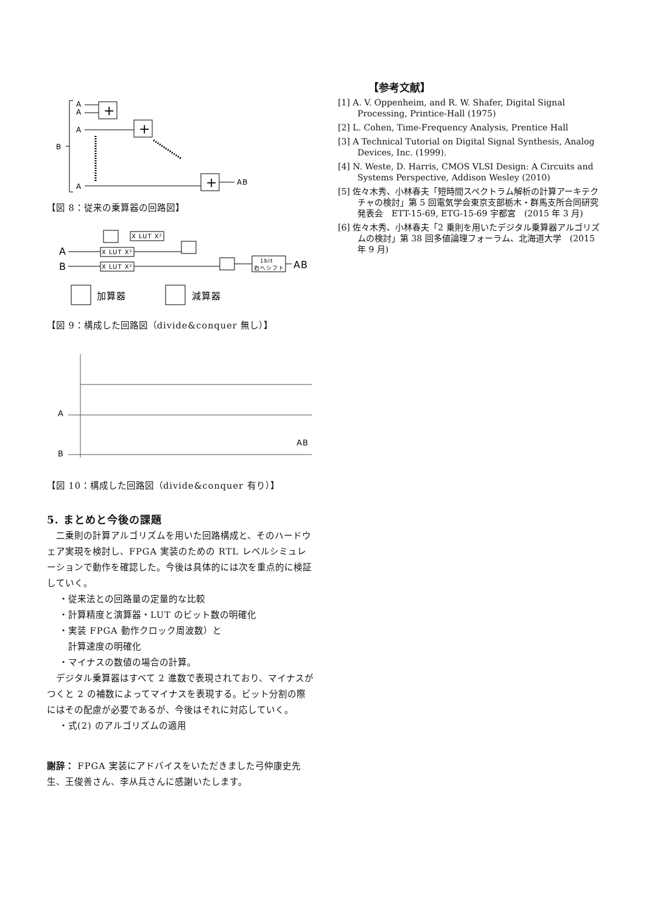A
A
A
B
A
+
+
+
AB
【図 8：従来の乗算器の回路図】
A
B
X LUT X²
X LUT X²
X LUT X²
1bit
右へシフト
AB
加算器
減算器
【図 9：構成した回路図（divide&conquer 無し）】
A
B
AB
【図 10：構成した回路図（divide&conquer 有り）】
5. まとめと今後の課題
　二乗則の計算アルゴリズムを用いた回路構成と、そのハードウェア実現を検討し、FPGA 実装のための RTL レベルシミュレーションで動作を確認した。今後は具体的には次を重点的に検証していく。
・従来法との回路量の定量的な比較
・計算精度と演算器・LUT のビット数の明確化
・実装 FPGA 動作クロック周波数）と
　計算速度の明確化
・マイナスの数値の場合の計算。
　デジタル乗算器はすべて 2 進数で表現されており、マイナスがつくと 2 の補数によってマイナスを表現する。ビット分割の際にはその配慮が必要であるが、今後はそれに対応していく。
・式(2) のアルゴリズムの適用
謝辞： FPGA 実装にアドバイスをいただきました弓仲康史先生、王俊善さん、李从兵さんに感謝いたします。
【参考文献】
[1] A. V. Oppenheim, and R. W. Shafer, Digital Signal Processing, Printice-Hall (1975)
[2] L. Cohen, Time-Frequency Analysis, Prentice Hall
[3] A Technical Tutorial on Digital Signal Synthesis, Analog Devices, Inc. (1999).
[4] N. Weste, D. Harris, CMOS VLSI Design: A Circuits and Systems Perspective, Addison Wesley (2010)
[5] 佐々木秀、小林春夫「短時間スペクトラム解析の計算アーキテクチャの検討」第 5 回電気学会東京支部栃木・群馬支所合同研究発表会　ETT-15-69, ETG-15-69 宇都宮　(2015 年 3 月)
[6] 佐々木秀、小林春夫「2 乗則を用いたデジタル乗算器アルゴリズムの検討」第 38 回多値論理フォーラム、北海道大学　(2015 年 9 月)